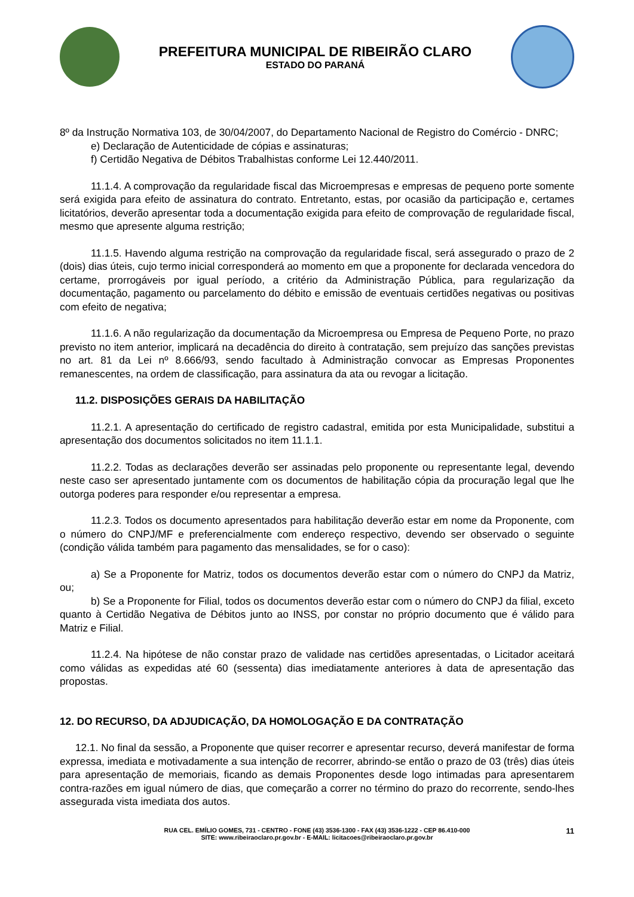PREFEITURA MUNICIPAL DE RIBEIRÃO CLARO
ESTADO DO PARANÁ
8º da Instrução Normativa 103, de 30/04/2007, do Departamento Nacional de Registro do Comércio - DNRC;
e) Declaração de Autenticidade de cópias e assinaturas;
f) Certidão Negativa de Débitos Trabalhistas conforme Lei 12.440/2011.
11.1.4. A comprovação da regularidade fiscal das Microempresas e empresas de pequeno porte somente será exigida para efeito de assinatura do contrato. Entretanto, estas, por ocasião da participação e, certames licitatórios, deverão apresentar toda a documentação exigida para efeito de comprovação de regularidade fiscal, mesmo que apresente alguma restrição;
11.1.5. Havendo alguma restrição na comprovação da regularidade fiscal, será assegurado o prazo de 2 (dois) dias úteis, cujo termo inicial corresponderá ao momento em que a proponente for declarada vencedora do certame, prorrogáveis por igual período, a critério da Administração Pública, para regularização da documentação, pagamento ou parcelamento do débito e emissão de eventuais certidões negativas ou positivas com efeito de negativa;
11.1.6. A não regularização da documentação da Microempresa ou Empresa de Pequeno Porte, no prazo previsto no item anterior, implicará na decadência do direito à contratação, sem prejuízo das sanções previstas no art. 81 da Lei nº 8.666/93, sendo facultado à Administração convocar as Empresas Proponentes remanescentes, na ordem de classificação, para assinatura da ata ou revogar a licitação.
11.2. DISPOSIÇÕES GERAIS DA HABILITAÇÃO
11.2.1. A apresentação do certificado de registro cadastral, emitida por esta Municipalidade, substitui a apresentação dos documentos solicitados no item 11.1.1.
11.2.2. Todas as declarações deverão ser assinadas pelo proponente ou representante legal, devendo neste caso ser apresentado juntamente com os documentos de habilitação cópia da procuração legal que lhe outorga poderes para responder e/ou representar a empresa.
11.2.3. Todos os documento apresentados para habilitação deverão estar em nome da Proponente, com o número do CNPJ/MF e preferencialmente com endereço respectivo, devendo ser observado o seguinte (condição válida também para pagamento das mensalidades, se for o caso):
a) Se a Proponente for Matriz, todos os documentos deverão estar com o número do CNPJ da Matriz, ou;
b) Se a Proponente for Filial, todos os documentos deverão estar com o número do CNPJ da filial, exceto quanto à Certidão Negativa de Débitos junto ao INSS, por constar no próprio documento que é válido para Matriz e Filial.
11.2.4. Na hipótese de não constar prazo de validade nas certidões apresentadas, o Licitador aceitará como válidas as expedidas até 60 (sessenta) dias imediatamente anteriores à data de apresentação das propostas.
12. DO RECURSO, DA ADJUDICAÇÃO, DA HOMOLOGAÇÃO E DA CONTRATAÇÃO
12.1. No final da sessão, a Proponente que quiser recorrer e apresentar recurso, deverá manifestar de forma expressa, imediata e motivadamente a sua intenção de recorrer, abrindo-se então o prazo de 03 (três) dias úteis para apresentação de memoriais, ficando as demais Proponentes desde logo intimadas para apresentarem contra-razões em igual número de dias, que começarão a correr no término do prazo do recorrente, sendo-lhes assegurada vista imediata dos autos.
RUA CEL. EMÍLIO GOMES, 731 - CENTRO - FONE (43) 3536-1300 - FAX (43) 3536-1222 - CEP 86.410-000
SITE: www.ribeiraoclaro.pr.gov.br - E-MAIL: licitacoes@ribeiraoclaro.pr.gov.br
11